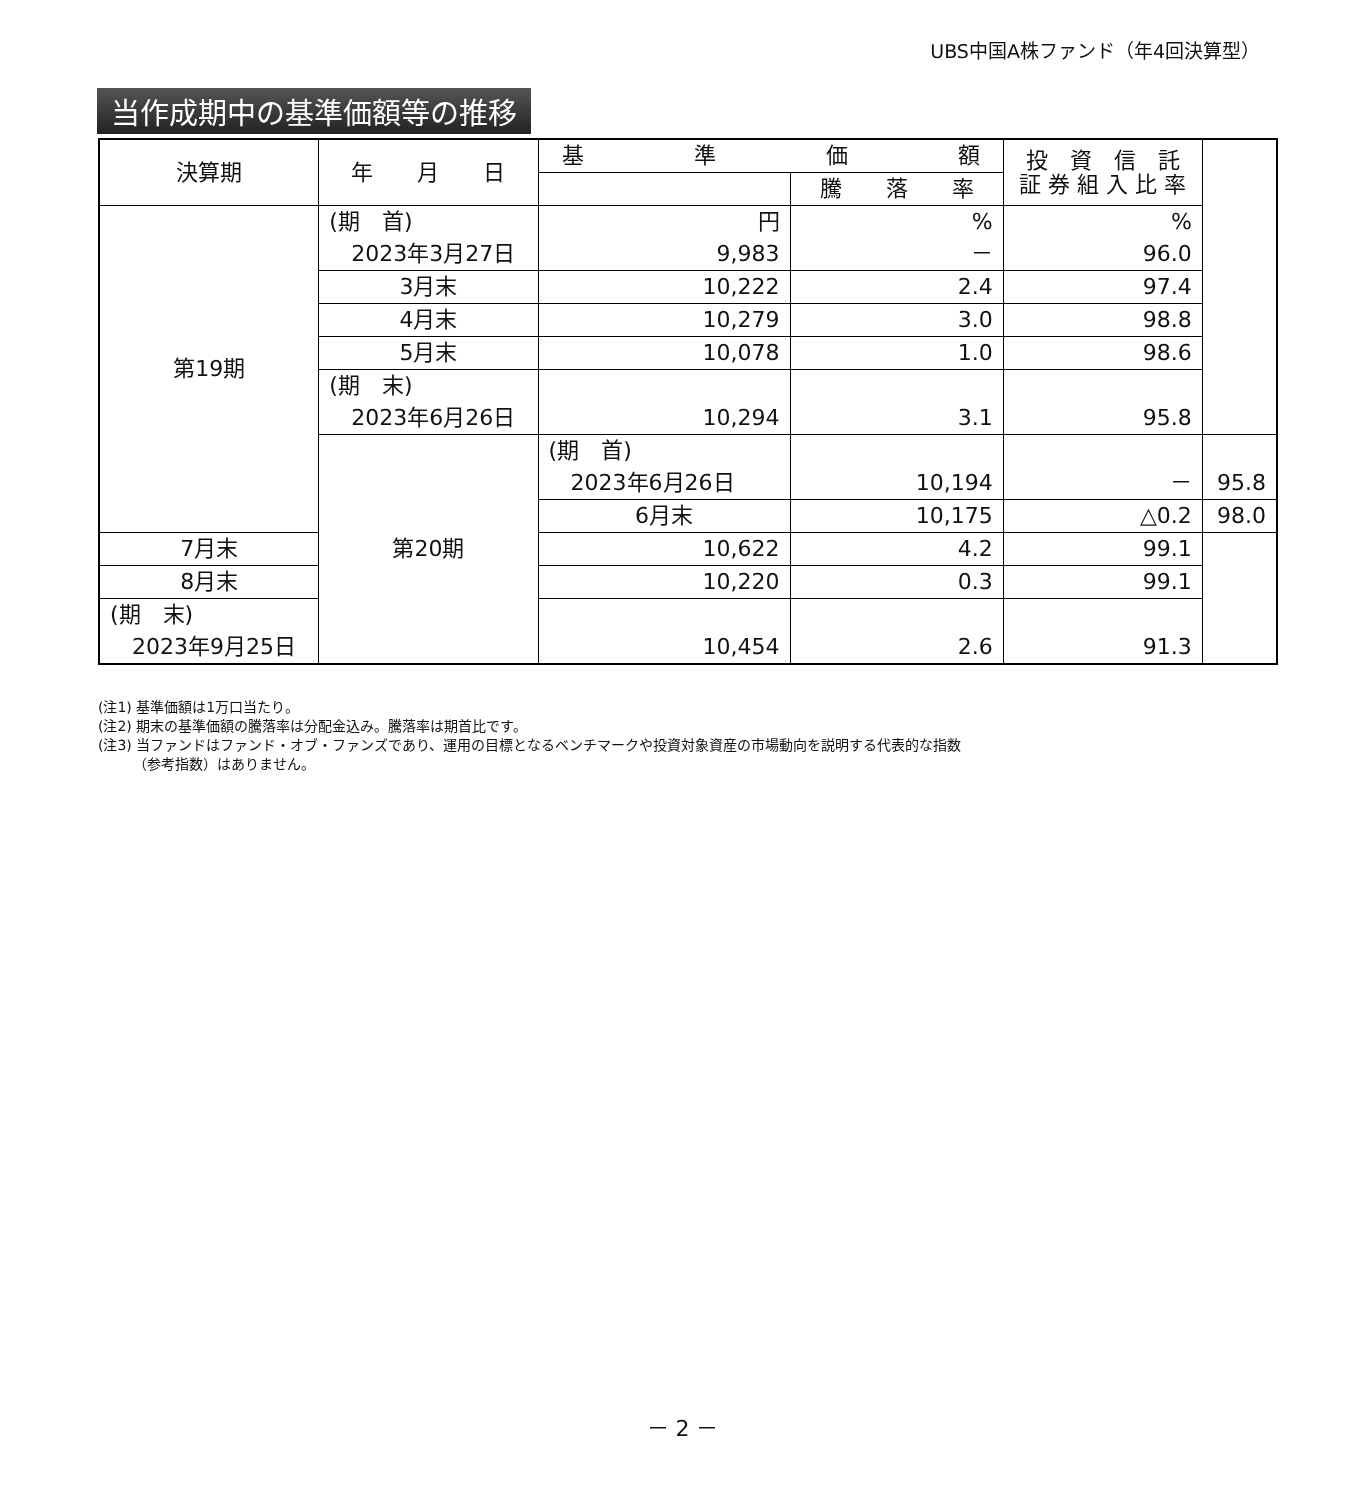UBS中国A株ファンド（年4回決算型）
当作成期中の基準価額等の推移
| 決算期 | 年 月 日 | 基 準 価 額 | | 投 資 信 託 証 券 組 入 比 率 | |
| --- | --- | --- | --- | --- | --- |
| | | | 騰 落 率 | | |
| 第19期 | (期 首) 2023年3月27日 | 円 9,983 | % － | % 96.0 | |
| | 3月末 | 10,222 | 2.4 | 97.4 | |
| | 4月末 | 10,279 | 3.0 | 98.8 | |
| | 5月末 | 10,078 | 1.0 | 98.6 | |
| | (期 末) 2023年6月26日 | 10,294 | 3.1 | 95.8 | |
| | 第20期 | (期 首) 2023年6月26日 | 10,194 | － | 95.8 |
| | | 6月末 | 10,175 | △0.2 | 98.0 |
| 7月末 | | 10,622 | 4.2 | 99.1 | |
| 8月末 | | 10,220 | 0.3 | 99.1 | |
| (期 末) 2023年9月25日 | | 10,454 | 2.6 | 91.3 | |
(注1) 基準価額は1万口当たり。
(注2) 期末の基準価額の騰落率は分配金込み。騰落率は期首比です。
(注3) 当ファンドはファンド・オブ・ファンズであり、運用の目標となるベンチマークや投資対象資産の市場動向を説明する代表的な指数
　　　（参考指数）はありません。
－ 2 －